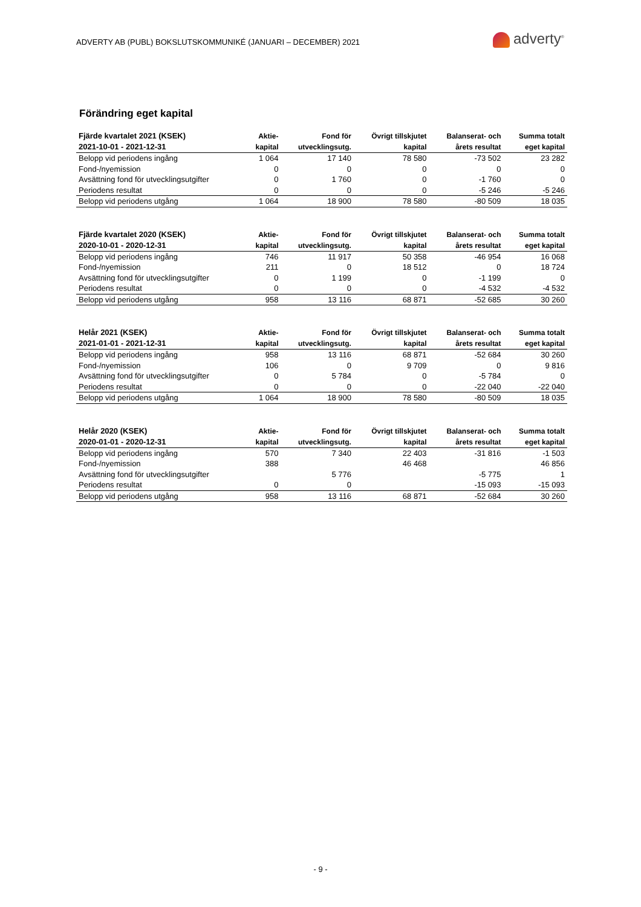ADVERTY AB (PUBL) BOKSLUTSKOMMUNIKÉ (JANUARI – DECEMBER) 2021
adverty<sup>®</sup>
Förändring eget kapital
| Fjärde kvartalet 2021 (KSEK) | Aktie- | Fond för | Övrigt tillskjutet | Balanserat- och | Summa totalt |
| --- | --- | --- | --- | --- | --- |
| 2021-10-01 - 2021-12-31 | kapital | utvecklingsutg. | kapital | årets resultat | eget kapital |
| Belopp vid periodens ingång | 1 064 | 17 140 | 78 580 | -73 502 | 23 282 |
| Fond-/nyemission | 0 | 0 | 0 | 0 | 0 |
| Avsättning fond för utvecklingsutgifter | 0 | 1 760 | 0 | -1 760 | 0 |
| Periodens resultat | 0 | 0 | 0 | -5 246 | -5 246 |
| Belopp vid periodens utgång | 1 064 | 18 900 | 78 580 | -80 509 | 18 035 |
| Fjärde kvartalet 2020 (KSEK) | Aktie- | Fond för | Övrigt tillskjutet | Balanserat- och | Summa totalt |
| --- | --- | --- | --- | --- | --- |
| 2020-10-01 - 2020-12-31 | kapital | utvecklingsutg. | kapital | årets resultat | eget kapital |
| Belopp vid periodens ingång | 746 | 11 917 | 50 358 | -46 954 | 16 068 |
| Fond-/nyemission | 211 | 0 | 18 512 | 0 | 18 724 |
| Avsättning fond för utvecklingsutgifter | 0 | 1 199 | 0 | -1 199 | 0 |
| Periodens resultat | 0 | 0 | 0 | -4 532 | -4 532 |
| Belopp vid periodens utgång | 958 | 13 116 | 68 871 | -52 685 | 30 260 |
| Helår 2021 (KSEK) | Aktie- | Fond för | Övrigt tillskjutet | Balanserat- och | Summa totalt |
| --- | --- | --- | --- | --- | --- |
| 2021-01-01 - 2021-12-31 | kapital | utvecklingsutg. | kapital | årets resultat | eget kapital |
| Belopp vid periodens ingång | 958 | 13 116 | 68 871 | -52 684 | 30 260 |
| Fond-/nyemission | 106 | 0 | 9 709 | 0 | 9 816 |
| Avsättning fond för utvecklingsutgifter | 0 | 5 784 | 0 | -5 784 | 0 |
| Periodens resultat | 0 | 0 | 0 | -22 040 | -22 040 |
| Belopp vid periodens utgång | 1 064 | 18 900 | 78 580 | -80 509 | 18 035 |
| Helår 2020 (KSEK) | Aktie- | Fond för | Övrigt tillskjutet | Balanserat- och | Summa totalt |
| --- | --- | --- | --- | --- | --- |
| 2020-01-01 - 2020-12-31 | kapital | utvecklingsutg. | kapital | årets resultat | eget kapital |
| Belopp vid periodens ingång | 570 | 7 340 | 22 403 | -31 816 | -1 503 |
| Fond-/nyemission | 388 | | 46 468 | | 46 856 |
| Avsättning fond för utvecklingsutgifter | | 5 776 | | -5 775 | 1 |
| Periodens resultat | 0 | 0 | | -15 093 | -15 093 |
| Belopp vid periodens utgång | 958 | 13 116 | 68 871 | -52 684 | 30 260 |
- 9 -